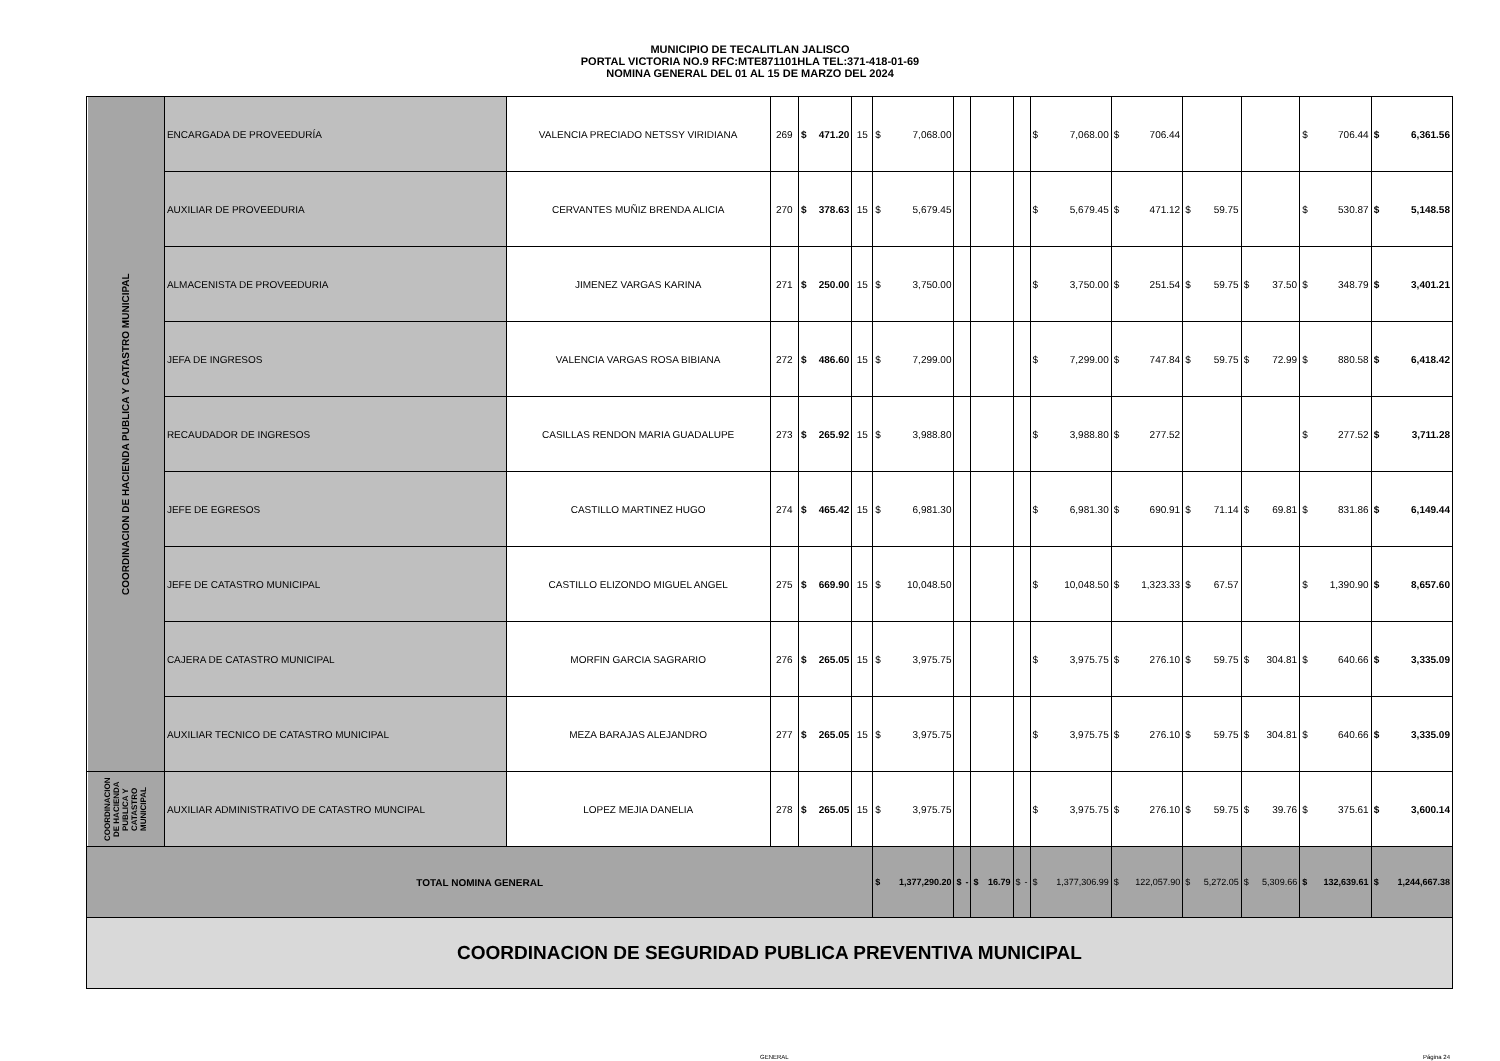MUNICIPIO DE TECALITLAN JALISCO
PORTAL VICTORIA NO.9 RFC:MTE871101HLA TEL:371-418-01-69
NOMINA GENERAL DEL 01 AL 15 DE MARZO DEL 2024
| COORDINACION DE HACIENDA PUBLICA Y CATASTRO MUNICIPAL | ENCARGADA DE PROVEEDURÍA | VALENCIA PRECIADO NETSSY VIRIDIANA | 269 | $ 471.20 | 15 | $ 7,068.00 | | | | $ 7,068.00 | $ 706.44 | | | $ 706.44 | $ 6,361.56 |
| | AUXILIAR DE PROVEEDURIA | CERVANTES MUÑIZ BRENDA ALICIA | 270 | $ 378.63 | 15 | $ 5,679.45 | | | | $ 5,679.45 | $ 471.12 | $ 59.75 | | $ 530.87 | $ 5,148.58 |
| | ALMACENISTA DE PROVEEDURIA | JIMENEZ VARGAS KARINA | 271 | $ 250.00 | 15 | $ 3,750.00 | | | | $ 3,750.00 | $ 251.54 | $ 59.75 | $ 37.50 | $ 348.79 | $ 3,401.21 |
| | JEFA DE INGRESOS | VALENCIA VARGAS ROSA BIBIANA | 272 | $ 486.60 | 15 | $ 7,299.00 | | | | $ 7,299.00 | $ 747.84 | $ 59.75 | $ 72.99 | $ 880.58 | $ 6,418.42 |
| | RECAUDADOR DE INGRESOS | CASILLAS RENDON MARIA GUADALUPE | 273 | $ 265.92 | 15 | $ 3,988.80 | | | | $ 3,988.80 | $ 277.52 | | | $ 277.52 | $ 3,711.28 |
| | JEFE DE EGRESOS | CASTILLO MARTINEZ HUGO | 274 | $ 465.42 | 15 | $ 6,981.30 | | | | $ 6,981.30 | $ 690.91 | $ 71.14 | $ 69.81 | $ 831.86 | $ 6,149.44 |
| | JEFE DE CATASTRO MUNICIPAL | CASTILLO ELIZONDO MIGUEL ANGEL | 275 | $ 669.90 | 15 | $ 10,048.50 | | | | $ 10,048.50 | $ 1,323.33 | $ 67.57 | | $ 1,390.90 | $ 8,657.60 |
| | CAJERA DE CATASTRO MUNICIPAL | MORFIN GARCIA SAGRARIO | 276 | $ 265.05 | 15 | $ 3,975.75 | | | | $ 3,975.75 | $ 276.10 | $ 59.75 | $ 304.81 | $ 640.66 | $ 3,335.09 |
| | AUXILIAR TECNICO DE CATASTRO MUNICIPAL | MEZA BARAJAS ALEJANDRO | 277 | $ 265.05 | 15 | $ 3,975.75 | | | | $ 3,975.75 | $ 276.10 | $ 59.75 | $ 304.81 | $ 640.66 | $ 3,335.09 |
| COORDINACION DE HACIENDA PUBLICA Y CATASTRO MUNICIPAL | AUXILIAR ADMINISTRATIVO DE CATASTRO MUNCIPAL | LOPEZ MEJIA DANELIA | 278 | $ 265.05 | 15 | $ 3,975.75 | | | | $ 3,975.75 | $ 276.10 | $ 59.75 | $ 39.76 | $ 375.61 | $ 3,600.14 |
| TOTAL NOMINA GENERAL | | | | | | $ 1,377,290.20 | $ - | $ 16.79 | $ - | $ 1,377,306.99 | $ 122,057.90 | $ 5,272.05 | $ 5,309.66 | $ 132,639.61 | $ 1,244,667.38 |
| COORDINACION DE SEGURIDAD PUBLICA PREVENTIVA MUNICIPAL | | | | | | | | | | | | | | | |
GENERAL Página 24